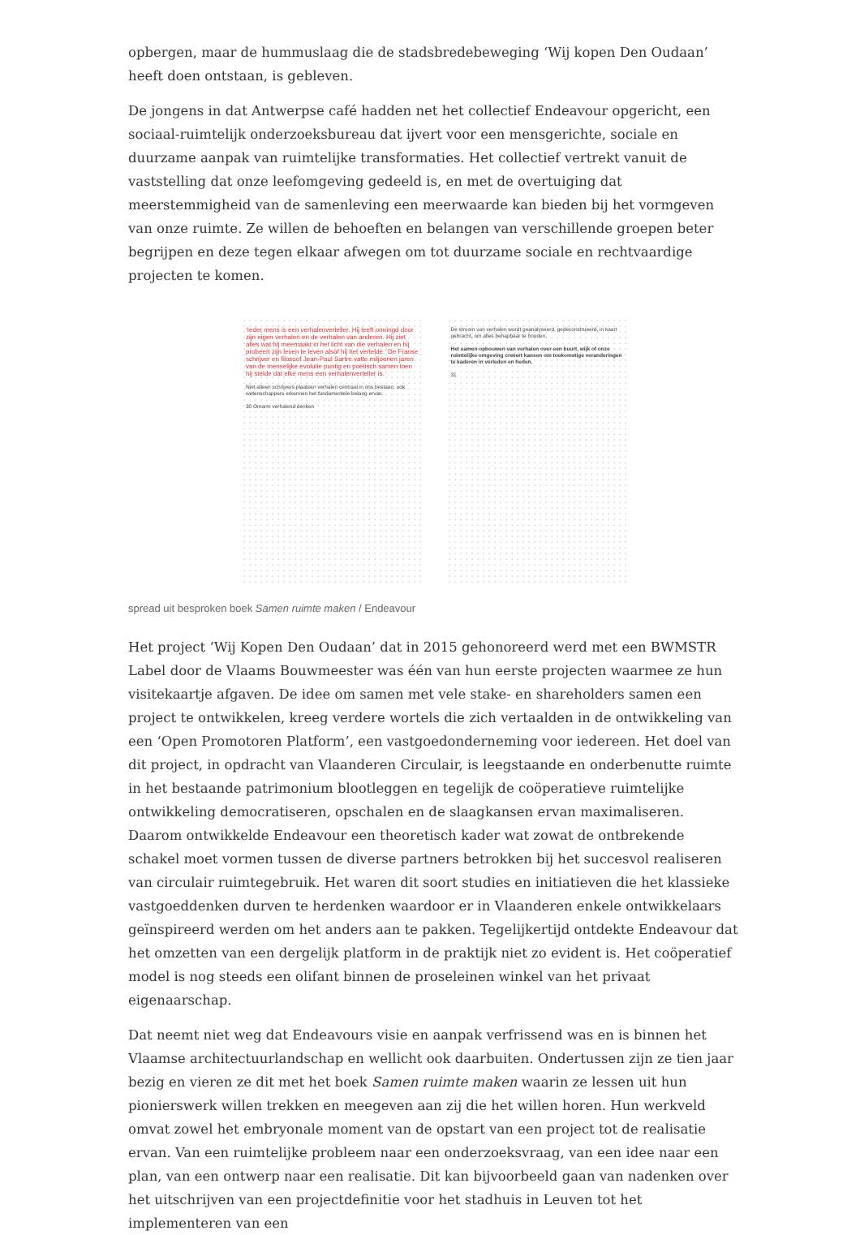opbergen, maar de hummuslaag die de stadsbredebeweging ‘Wij kopen Den Oudaan’ heeft doen ontstaan, is gebleven.
De jongens in dat Antwerpse café hadden net het collectief Endeavour opgericht, een sociaal-ruimtelijk onderzoeksbureau dat ijvert voor een mensgerichte, sociale en duurzame aanpak van ruimtelijke transformaties. Het collectief vertrekt vanuit de vaststelling dat onze leefomgeving gedeeld is, en met de overtuiging dat meerstemmigheid van de samenleving een meerwaarde kan bieden bij het vormgeven van onze ruimte. Ze willen de behoeften en belangen van verschillende groepen beter begrijpen en deze tegen elkaar afwegen om tot duurzame sociale en rechtvaardige projecten te komen.
‘Ieder mens is een verhalenverteller. Hij leeft omringd door zijn eigen verhalen en de verhalen van anderen. Hij ziet alles wat hij meemaakt in het licht van die verhalen en hij probeert zijn leven te leven alsof hij het vertelde.’ De Franse schrijver en filosoof Jean-Paul Sartre vatte miljoenen jaren van de menselijke evolutie puntig en poëtisch samen toen hij stelde dat elke mens een verhalenverteller is.
Niet alleen schrijvers plaatsen verhalen centraal in ons bestaan, ook wetenschappers erkennen het fundamentele belang ervan.
30 Omarm verhalend denken
De stroom van verhalen wordt geanalyseerd, gedeconstrueerd, in kaart gebracht, om alles behapbaar te houden.
Het samen opbouwen van verhalen over een buurt, wijk of onze ruimtelijke omgeving creëert kansen om toekomstige veranderingen te kaderen in verleden en heden.
31
spread uit besproken boek Samen ruimte maken / Endeavour
Het project ‘Wij Kopen Den Oudaan’ dat in 2015 gehonoreerd werd met een BWMSTR Label door de Vlaams Bouwmeester was één van hun eerste projecten waarmee ze hun visitekaartje afgaven. De idee om samen met vele stake- en shareholders samen een project te ontwikkelen, kreeg verdere wortels die zich vertaalden in de ontwikkeling van een ‘Open Promotoren Platform’, een vastgoedonderneming voor iedereen. Het doel van dit project, in opdracht van Vlaanderen Circulair, is leegstaande en onderbenutte ruimte in het bestaande patrimonium blootleggen en tegelijk de coöperatieve ruimtelijke ontwikkeling democratiseren, opschalen en de slaagkansen ervan maximaliseren. Daarom ontwikkelde Endeavour een theoretisch kader wat zowat de ontbrekende schakel moet vormen tussen de diverse partners betrokken bij het succesvol realiseren van circulair ruimtegebruik. Het waren dit soort studies en initiatieven die het klassieke vastgoeddenken durven te herdenken waardoor er in Vlaanderen enkele ontwikkelaars geïnspireerd werden om het anders aan te pakken. Tegelijkertijd ontdekte Endeavour dat het omzetten van een dergelijk platform in de praktijk niet zo evident is. Het coöperatief model is nog steeds een olifant binnen de proseleinen winkel van het privaat eigenaarschap.
Dat neemt niet weg dat Endeavours visie en aanpak verfrissend was en is binnen het Vlaamse architectuurlandschap en wellicht ook daarbuiten. Ondertussen zijn ze tien jaar bezig en vieren ze dit met het boek Samen ruimte maken waarin ze lessen uit hun pionierswerk willen trekken en meegeven aan zij die het willen horen. Hun werkveld omvat zowel het embryonale moment van de opstart van een project tot de realisatie ervan. Van een ruimtelijke probleem naar een onderzoeksvraag, van een idee naar een plan, van een ontwerp naar een realisatie. Dit kan bijvoorbeeld gaan van nadenken over het uitschrijven van een projectdefinitie voor het stadhuis in Leuven tot het implementeren van een